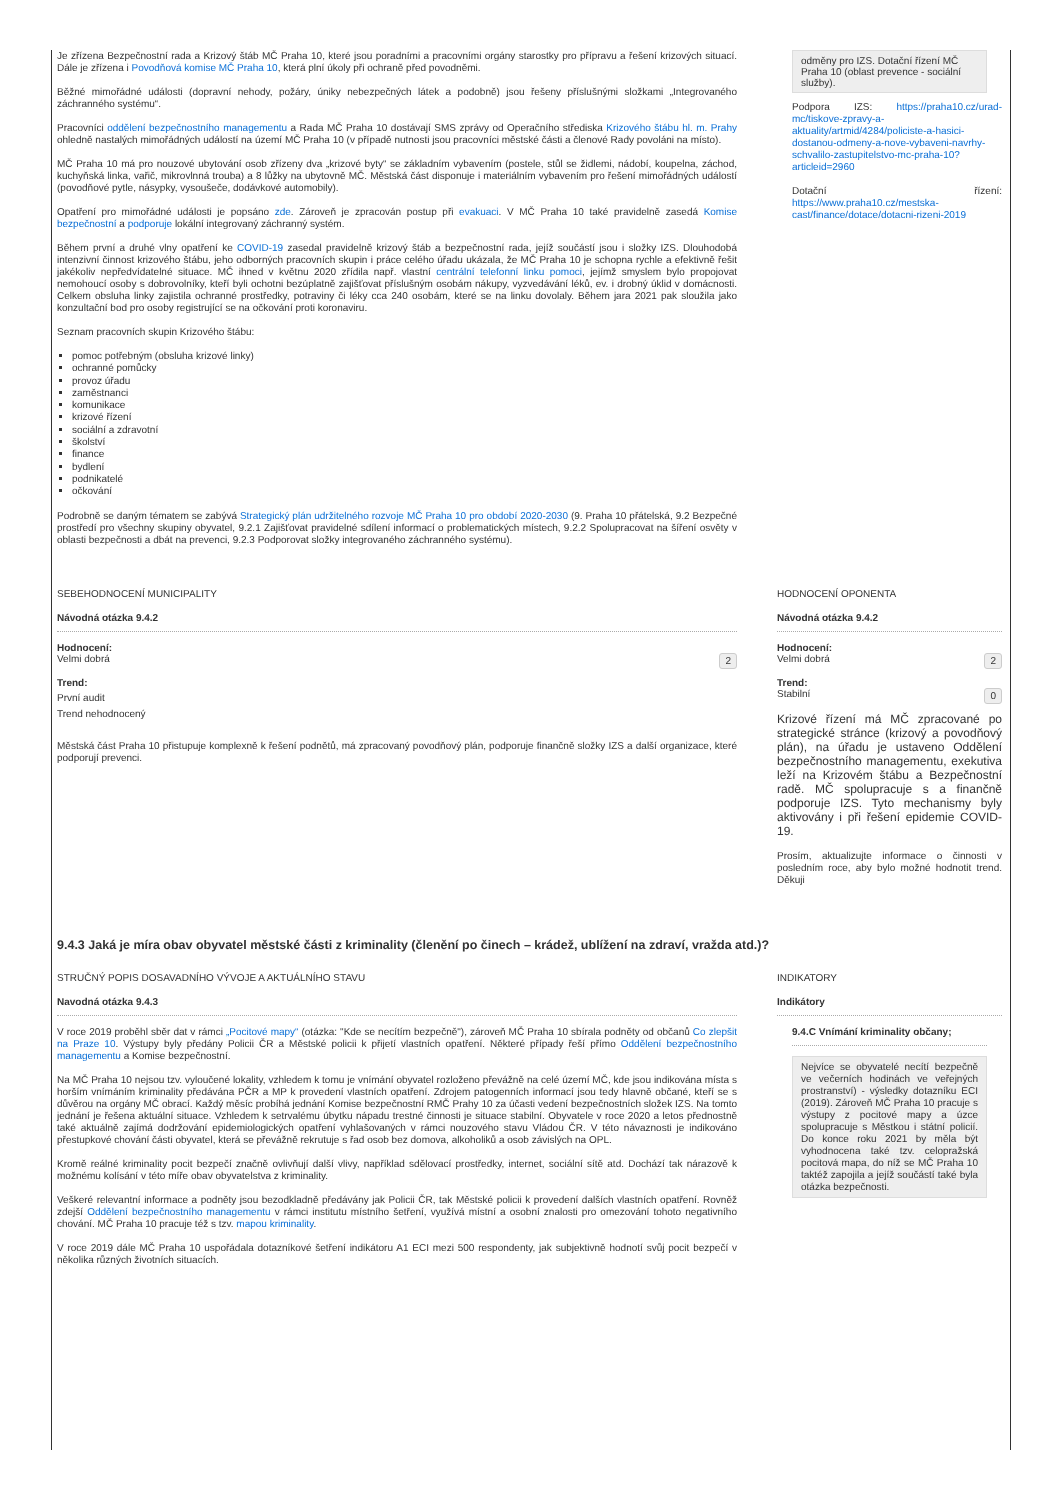Je zřízena Bezpečnostní rada a Krizový štáb MČ Praha 10, které jsou poradními a pracovními orgány starostky pro přípravu a řešení krizových situací. Dále je zřízena i Povodňová komise MČ Praha 10, která plní úkoly při ochraně před povodněmi.
Běžné mimořádné události (dopravní nehody, požáry, úniky nebezpečných látek a podobně) jsou řešeny příslušnými složkami „Integrovaného záchranného systému“.
Pracovníci oddělení bezpečnostního managementu a Rada MČ Praha 10 dostávají SMS zprávy od Operačního střediska Krizového štábu hl. m. Prahy ohledně nastalých mimořádných událostí na území MČ Praha 10 (v případě nutnosti jsou pracovníci městské části a členové Rady povoláni na místo).
MČ Praha 10 má pro nouzové ubytování osob zřízeny dva „krizové byty“ se základním vybavením (postele, stůl se židlemi, nádobí, koupelna, záchod, kuchyňská linka, vařič, mikrovlnná trouba) a 8 lůžky na ubytovně MČ. Městská část disponuje i materiálním vybavením pro řešení mimořádných událostí (povodňové pytle, násypky, vysoušeče, dodávkové automobily).
Opatření pro mimořádné události je popsáno zde. Zároveň je zpracován postup při evakuaci. V MČ Praha 10 také pravidelně zasedá Komise bezpečnostní a podporuje lokální integrovaný záchranný systém.
Během první a druhé vlny opatření ke COVID-19 zasedal pravidelně krizový štáb a bezpečnostní rada, jejíž součástí jsou i složky IZS. Dlouhodobá intenzivní činnost krizového štábu, jeho odborných pracovních skupin i práce celého úřadu ukázala, že MČ Praha 10 je schopna rychle a efektivně řešit jakékoliv nepředvídatelné situace. MČ ihned v květnu 2020 zřídila např. vlastní centrální telefonní linku pomoci, jejímž smyslem bylo propojovat nemohoucí osoby s dobrovolníky, kteří byli ochotni bezúplatně zajišťovat příslušným osobám nákupy, vyzvedávání léků, ev. i drobný úklid v domácnosti. Celkem obsluha linky zajistila ochranné prostředky, potraviny či léky cca 240 osobám, které se na linku dovolaly. Během jara 2021 pak sloužila jako konzultační bod pro osoby registrující se na očkování proti koronaviru.
Seznam pracovních skupin Krizového štábu:
pomoc potřebným (obsluha krizové linky)
ochranné pomůcky
provoz úřadu
zaměstnanci
komunikace
krizové řízení
sociální a zdravotní
školství
finance
bydlení
podnikatelé
očkování
Podrobně se daným tématem se zabývá Strategický plán udržitelného rozvoje MČ Praha 10 pro období 2020-2030 (9. Praha 10 přátelská, 9.2 Bezpečné prostředí pro všechny skupiny obyvatel, 9.2.1 Zajišťovat pravidelné sdílení informací o problematických místech, 9.2.2 Spolupracovat na šíření osvěty v oblasti bezpečnosti a dbát na prevenci, 9.2.3 Podporovat složky integrovaného záchranného systému).
odměny pro IZS. Dotační řízení MČ Praha 10 (oblast prevence - sociální služby).
Podpora IZS: https://praha10.cz/urad-mc/tiskove-zpravy-a-aktuality/artmid/4284/policiste-a-hasici-dostanou-odmeny-a-nove-vybaveni-navrhy-schvalilo-zastupitelstvo-mc-praha-10?articleid=2960
Dotační řízení: https://www.praha10.cz/mestska-cast/finance/dotace/dotacni-rizeni-2019
SEBEHODNOCENÍ MUNICIPALITY
Návodná otázka 9.4.2
Hodnocení:
Velmi dobrá 2
Trend:
První audit
Trend nehodnocený
Městská část Praha 10 přistupuje komplexně k řešení podnětů, má zpracovaný povodňový plán, podporuje finančně složky IZS a další organizace, které podporují prevenci.
HODNOCENÍ OPONENTA
Návodná otázka 9.4.2
Hodnocení:
Velmi dobrá 2
Trend:
Stabilní 0
Krizové řízení má MČ zpracované po strategické stránce (krizový a povodňový plán), na úřadu je ustaveno Oddělení bezpečnostního managementu, exekutiva leží na Krizovém štábu a Bezpečnostní radě. MČ spolupracuje s a finančně podporuje IZS. Tyto mechanismy byly aktivovány i při řešení epidemie COVID-19.
Prosím, aktualizujte informace o činnosti v posledním roce, aby bylo možné hodnotit trend. Děkuji
9.4.3 Jaká je míra obav obyvatel městské části z kriminality (členění po činech – krádež, ublížení na zdraví, vražda atd.)?
STRUČNÝ POPIS DOSAVADNÍHO VÝVOJE A AKTUÁLNÍHO STAVU
Navodná otázka 9.4.3
V roce 2019 proběhl sběr dat v rámci „Pocitové mapy“ (otázka: "Kde se necítím bezpečně"), zároveň MČ Praha 10 sbírala podněty od občanů Co zlepšit na Praze 10. Výstupy byly předány Policii ČR a Městské policii k přijetí vlastních opatření. Některé případy řeší přímo Oddělení bezpečnostního managementu a Komise bezpečnostní.
Na MČ Praha 10 nejsou tzv. vyloučené lokality, vzhledem k tomu je vnímání obyvatel rozloženo převážně na celé území MČ, kde jsou indikována místa s horším vnímáním kriminality předávána PČR a MP k provedení vlastních opatření. Zdrojem patogenních informací jsou tedy hlavně občané, kteří se s důvěrou na orgány MČ obrací. Každý měsíc probíhá jednání Komise bezpečnostní RMČ Prahy 10 za účasti vedení bezpečnostních složek IZS. Na tomto jednání je řešena aktuální situace. Vzhledem k setrvalému úbytku nápadu trestné činnosti je situace stabilní. Obyvatele v roce 2020 a letos přednostně také aktuálně zajímá dodržování epidemiologických opatření vyhlašovaných v rámci nouzového stavu Vládou ČR. V této návaznosti je indikováno přestupkové chování části obyvatel, která se převážně rekrutuje s řad osob bez domova, alkoholiků a osob závislých na OPL.
Kromě reálné kriminality pocit bezpečí značně ovlivňují další vlivy, například sdělovací prostředky, internet, sociální sítě atd. Dochází tak nárazově k možnému kolísání v této míře obav obyvatelstva z kriminality.
Veškeré relevantní informace a podněty jsou bezodkladně předávány jak Policii ČR, tak Městské policii k provedení dalších vlastních opatření. Rovněž zdejší Oddělení bezpečnostního managementu v rámci institutu místního šetření, využívá místní a osobní znalosti pro omezování tohoto negativního chování. MČ Praha 10 pracuje též s tzv. mapou kriminality.
V roce 2019 dále MČ Praha 10 uspořádala dotazníkové šetření indikátoru A1 ECI mezi 500 respondenty, jak subjektivně hodnotí svůj pocit bezpečí v několika různých životních situacích.
INDIKATORY
Indikátory
9.4.C Vnímání kriminality občany;
Nejvíce se obyvatelé necítí bezpečně ve večerních hodinách ve veřejných prostranství) - výsledky dotazníku ECI (2019). Zároveň MČ Praha 10 pracuje s výstupy z pocitové mapy a úzce spolupracuje s Městkou i státní policií. Do konce roku 2021 by měla být vyhodnocena také tzv. celopražská pocitová mapa, do níž se MČ Praha 10 taktéž zapojila a jejíž součástí také byla otázka bezpečnosti.